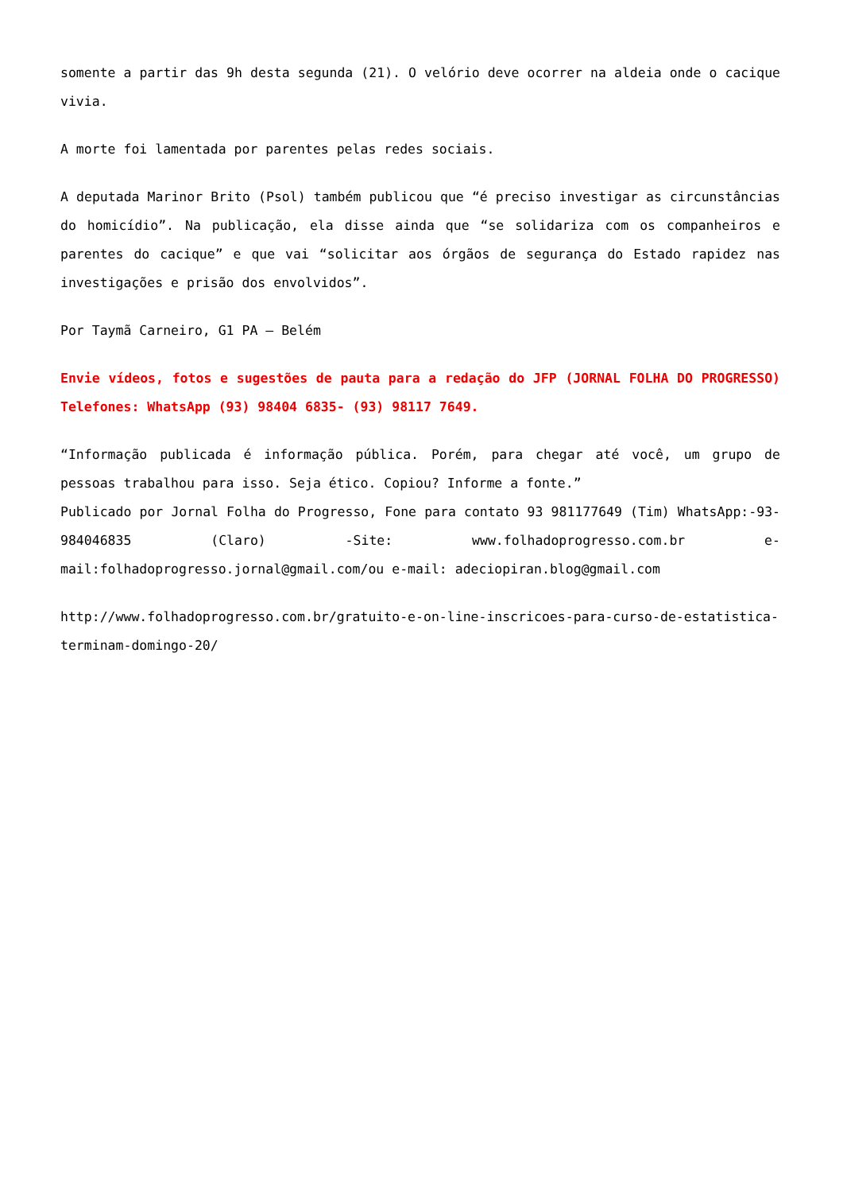somente a partir das 9h desta segunda (21). O velório deve ocorrer na aldeia onde o cacique vivia.
A morte foi lamentada por parentes pelas redes sociais.
A deputada Marinor Brito (Psol) também publicou que “é preciso investigar as circunstâncias do homicídio”. Na publicação, ela disse ainda que “se solidariza com os companheiros e parentes do cacique” e que vai “solicitar aos órgãos de segurança do Estado rapidez nas investigações e prisão dos envolvidos”.
Por Taymã Carneiro, G1 PA — Belém
Envie vídeos, fotos e sugestões de pauta para a redação do JFP (JORNAL FOLHA DO PROGRESSO) Telefones: WhatsApp (93) 98404 6835- (93) 98117 7649.
“Informação publicada é informação pública. Porém, para chegar até você, um grupo de pessoas trabalhou para isso. Seja ético. Copiou? Informe a fonte.”
Publicado por Jornal Folha do Progresso, Fone para contato 93 981177649 (Tim) WhatsApp:-93- 984046835 (Claro) -Site: www.folhadoprogresso.com.br e-mail:folhadoprogresso.jornal@gmail.com/ou e-mail: adeciopiran.blog@gmail.com
http://www.folhadoprogresso.com.br/gratuito-e-on-line-inscricoes-para-curso-de-estatistica-terminam-domingo-20/